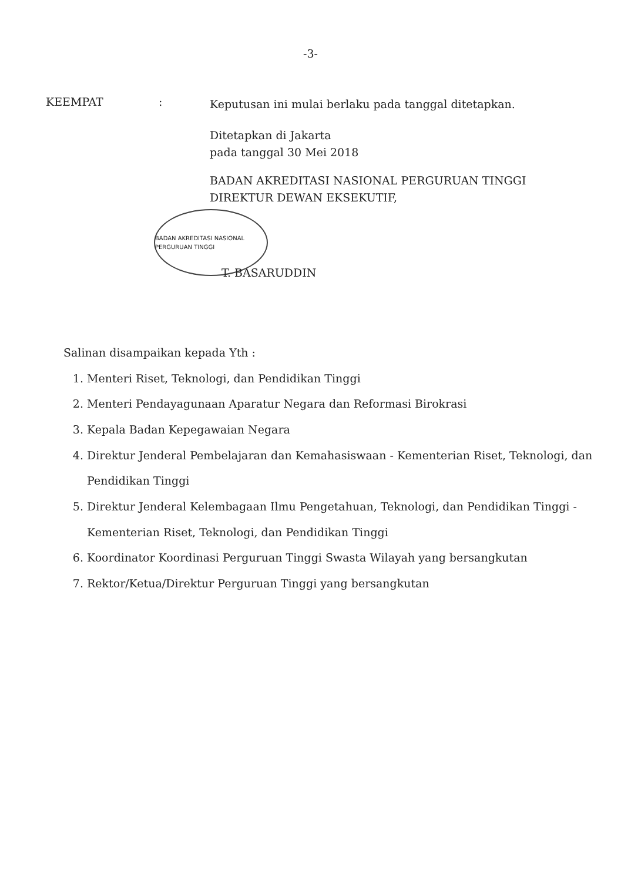-3-
KEEMPAT :
Keputusan ini mulai berlaku pada tanggal ditetapkan.
Ditetapkan di Jakarta
pada tanggal 30 Mei 2018
BADAN AKREDITASI NASIONAL PERGURUAN TINGGI
DIREKTUR DEWAN EKSEKUTIF,
BADAN AKREDITASI NASIONAL PERGURUAN TINGGI
T. BASARUDDIN
Salinan disampaikan kepada Yth :
1. Menteri Riset, Teknologi, dan Pendidikan Tinggi
2. Menteri Pendayagunaan Aparatur Negara dan Reformasi Birokrasi
3. Kepala Badan Kepegawaian Negara
4. Direktur Jenderal Pembelajaran dan Kemahasiswaan - Kementerian Riset, Teknologi, dan Pendidikan Tinggi
5. Direktur Jenderal Kelembagaan Ilmu Pengetahuan, Teknologi, dan Pendidikan Tinggi - Kementerian Riset, Teknologi, dan Pendidikan Tinggi
6. Koordinator Koordinasi Perguruan Tinggi Swasta Wilayah yang bersangkutan
7. Rektor/Ketua/Direktur Perguruan Tinggi yang bersangkutan